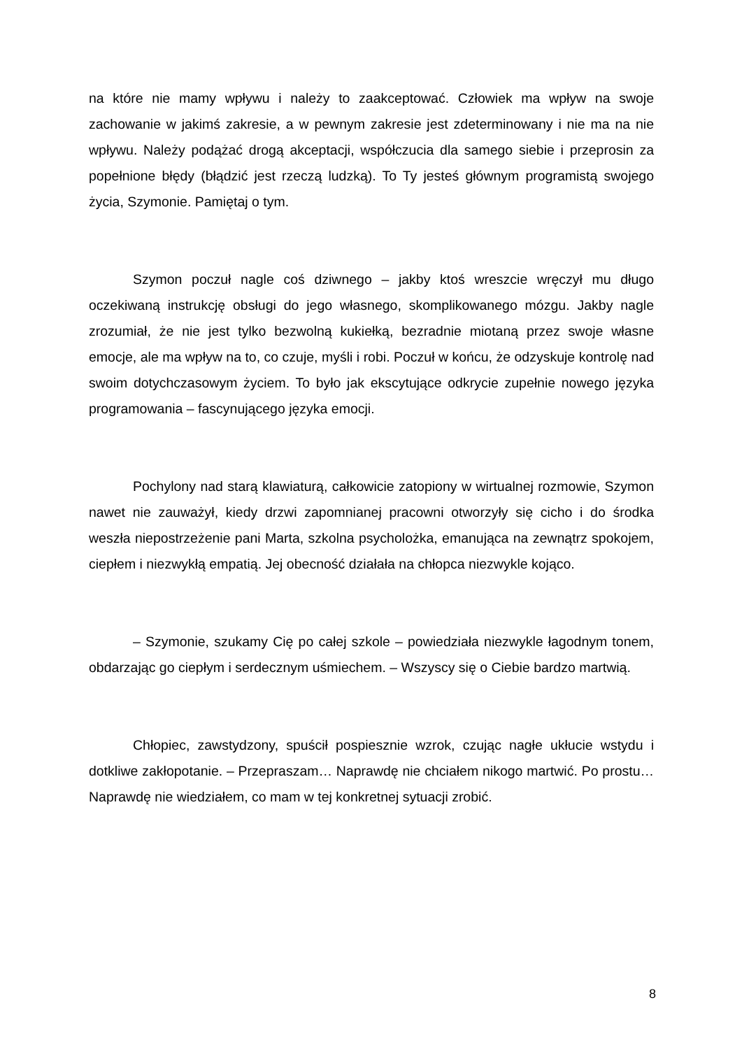na które nie mamy wpływu i należy to zaakceptować. Człowiek ma wpływ na swoje zachowanie w jakimś zakresie, a w pewnym zakresie jest zdeterminowany i nie ma na nie wpływu. Należy podążać drogą akceptacji, współczucia dla samego siebie i przeprosin za popełnione błędy (błądzić jest rzeczą ludzką). To Ty jesteś głównym programistą swojego życia, Szymonie. Pamiętaj o tym.
Szymon poczuł nagle coś dziwnego – jakby ktoś wreszcie wręczył mu długo oczekiwaną instrukcję obsługi do jego własnego, skomplikowanego mózgu. Jakby nagle zrozumiał, że nie jest tylko bezwolną kukiełką, bezradnie miotaną przez swoje własne emocje, ale ma wpływ na to, co czuje, myśli i robi. Poczuł w końcu, że odzyskuje kontrolę nad swoim dotychczasowym życiem. To było jak ekscytujące odkrycie zupełnie nowego języka programowania – fascynującego języka emocji.
Pochylony nad starą klawiaturą, całkowicie zatopiony w wirtualnej rozmowie, Szymon nawet nie zauważył, kiedy drzwi zapomnianej pracowni otworzyły się cicho i do środka weszła niepostrzeżenie pani Marta, szkolna psycholożka, emanująca na zewnątrz spokojem, ciepłem i niezwykłą empatią. Jej obecność działała na chłopca niezwykle kojąco.
– Szymonie, szukamy Cię po całej szkole – powiedziała niezwykle łagodnym tonem, obdarzając go ciepłym i serdecznym uśmiechem. – Wszyscy się o Ciebie bardzo martwią.
Chłopiec, zawstydzony, spuścił pospiesznie wzrok, czując nagłe ukłucie wstydu i dotkliwe zakłopotanie. – Przepraszam… Naprawdę nie chciałem nikogo martwić. Po prostu… Naprawdę nie wiedziałem, co mam w tej konkretnej sytuacji zrobić.
8